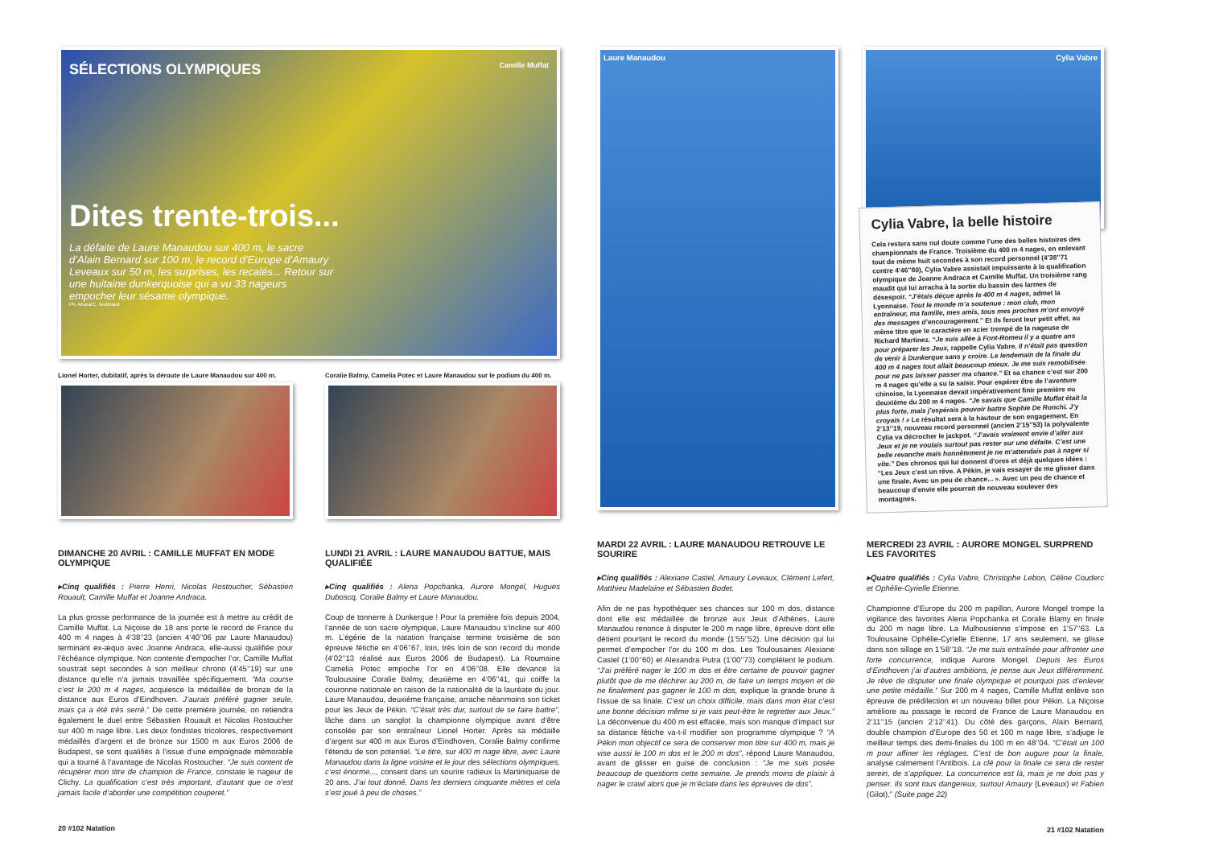SÉLECTIONS OLYMPIQUES Camille Muffat
Dites trente-trois...
La défaite de Laure Manaudou sur 400 m, le sacre d’Alain Bernard sur 100 m, le record d’Europe d’Amaury Leveaux sur 50 m, les surprises, les recalés... Retour sur une huitaine dunkerquoise qui a vu 33 nageurs empocher leur sésame olympique.
Ph. Abaca/C. Guibbaud
Lionel Horter, dubitatif, après la déroute de Laure Manaudou sur 400 m.
Coralie Balmy, Camelia Potec et Laure Manaudou sur le podium du 400 m.
DIMANCHE 20 AVRIL : CAMILLE MUFFAT EN MODE OLYMPIQUE
▸Cinq qualifiés : Pierre Henri, Nicolas Rostoucher, Sébastien Rouault, Camille Muffat et Joanne Andraca.
La plus grosse performance de la journée est à mettre au crédit de Camille Muffat. La Niçoise de 18 ans porte le record de France du 400 m 4 nages à 4’38’’23 (ancien 4’40’’06 par Laure Manaudou) terminant ex-æquo avec Joanne Andraca, elle-aussi qualifiée pour l’échéance olympique. Non contente d’empocher l’or, Camille Muffat soustrait sept secondes à son meilleur chrono (4’45’’19) sur une distance qu’elle n’a jamais travaillée spécifiquement. “Ma course c’est le 200 m 4 nages, acquiesce la médaillée de bronze de la distance aux Euros d’Eindhoven. J’aurais préféré gagner seule, mais ça a été très serré.” De cette première journée, on retiendra également le duel entre Sébastien Rouault et Nicolas Rostoucher sur 400 m nage libre. Les deux fondistes tricolores, respectivement médaillés d’argent et de bronze sur 1500 m aux Euros 2006 de Budapest, se sont qualifiés à l’issue d’une empoignade mémorable qui a tourné à l’avantage de Nicolas Rostoucher. “Je suis content de récupérer mon titre de champion de France, constate le nageur de Clichy. La qualification c’est très important, d’autant que ce n’est jamais facile d’aborder une compétition couperet.”
LUNDI 21 AVRIL : LAURE MANAUDOU BATTUE, MAIS QUALIFIÉE
▸Cinq qualifiés : Alena Popchanka, Aurore Mongel, Hugues Duboscq, Coralie Balmy et Laure Manaudou.
Coup de tonnerre à Dunkerque ! Pour la première fois depuis 2004, l’année de son sacre olympique, Laure Manaudou s’incline sur 400 m. L’égérie de la natation française termine troisième de son épreuve fétiche en 4’06’’67, loin, très loin de son record du monde (4’02’’13 réalisé aux Euros 2006 de Budapest). La Roumaine Camelia Potec empoche l’or en 4’06’’08. Elle devance la Toulousaine Coralie Balmy, deuxième en 4’06’’41, qui coiffe la couronne nationale en raison de la nationalité de la lauréate du jour. Laure Manaudou, deuxième française, arrache néanmoins son ticket pour les Jeux de Pékin. “C’était très dur, surtout de se faire battre”, lâche dans un sanglot la championne olympique avant d’être consolée par son entraîneur Lionel Horter. Après sa médaille d’argent sur 400 m aux Euros d’Eindhoven, Coralie Balmy confirme l’étendu de son potentiel. “Le titre, sur 400 m nage libre, avec Laure Manaudou dans la ligne voisine et le jour des sélections olympiques, c’est énorme..., consent dans un sourire radieux la Martiniquaise de 20 ans. J’ai tout donné. Dans les derniers cinquante mètres et cela s’est joué à peu de choses.”
20 #102 Natation
Laure Manaudou
Cylia Vabre
Cylia Vabre, la belle histoire
Cela restera sans nul doute comme l’une des belles histoires des championnats de France. Troisième du 400 m 4 nages, en enlevant tout de même huit secondes à son record personnel (4’38’’71 contre 4’46’’80), Cylia Vabre assistait impuissante à la qualification olympique de Joanne Andraca et Camille Muffat. Un troisième rang maudit qui lui arracha à la sortie du bassin des larmes de désespoir. “J’étais déçue après le 400 m 4 nages, admet la Lyonnaise. Tout le monde m’a soutenue : mon club, mon entraîneur, ma famille, mes amis, tous mes proches m’ont envoyé des messages d’encouragement.” Et ils feront leur petit effet, au même titre que le caractère en acier trempé de la nageuse de Richard Martinez. “Je suis allée à Font-Romeu il y a quatre ans pour préparer les Jeux, rappelle Cylia Vabre. Il n’était pas question de venir à Dunkerque sans y croire. Le lendemain de la finale du 400 m 4 nages tout allait beaucoup mieux. Je me suis remobilisée pour ne pas laisser passer ma chance.” Et sa chance c’est sur 200 m 4 nages qu’elle a su la saisir. Pour espérer être de l’aventure chinoise, la Lyonnaise devait impérativement finir première ou deuxième du 200 m 4 nages. “Je savais que Camille Muffat était la plus forte, mais j’espérais pouvoir battre Sophie De Ronchi. J’y croyais ! » Le résultat sera à la hauteur de son engagement. En 2’13’’19, nouveau record personnel (ancien 2’15’’53) la polyvalente Cylia va décrocher le jackpot. “J’avais vraiment envie d’aller aux Jeux et je ne voulais surtout pas rester sur une défaite. C’est une belle revanche mais honnêtement je ne m’attendais pas à nager si vite.” Des chronos qui lui donnent d’ores et déjà quelques idées : “Les Jeux c’est un rêve. A Pékin, je vais essayer de me glisser dans une finale. Avec un peu de chance... ». Avec un peu de chance et beaucoup d’envie elle pourrait de nouveau soulever des montagnes.
MARDI 22 AVRIL : LAURE MANAUDOU RETROUVE LE SOURIRE
▸Cinq qualifiés : Alexiane Castel, Amaury Leveaux, Clément Lefert, Matthieu Madelaine et Sébastien Bodet.
Afin de ne pas hypothéquer ses chances sur 100 m dos, distance dont elle est médaillée de bronze aux Jeux d’Athènes, Laure Manaudou renonce à disputer le 200 m nage libre, épreuve dont elle détient pourtant le record du monde (1’55’’52). Une décision qui lui permet d’empocher l’or du 100 m dos. Les Toulousaines Alexiane Castel (1’00’’60) et Alexandra Putra (1’00’’73) complètent le podium. “J’ai préféré nager le 100 m dos et être certaine de pouvoir gagner plutôt que de me déchirer au 200 m, de faire un temps moyen et de ne finalement pas gagner le 100 m dos, explique la grande brune à l’issue de sa finale. C’est un choix difficile, mais dans mon état c’est une bonne décision même si je vais peut-être le regretter aux Jeux.” La déconvenue du 400 m est effacée, mais son manque d’impact sur sa distance fétiche va-t-il modifier son programme olympique ? “A Pékin mon objectif ce sera de conserver mon titre sur 400 m, mais je vise aussi le 100 m dos et le 200 m dos”, répond Laure Manaudou, avant de glisser en guise de conclusion : “Je me suis posée beaucoup de questions cette semaine. Je prends moins de plaisir à nager le crawl alors que je m’éclate dans les épreuves de dos”.
MERCREDI 23 AVRIL : AURORE MONGEL SURPREND LES FAVORITES
▸Quatre qualifiés : Cylia Vabre, Christophe Lebon, Céline Couderc et Ophélie-Cyrielle Etienne.
Championne d’Europe du 200 m papillon, Aurore Mongel trompe la vigilance des favorites Alena Popchanka et Coralie Blamy en finale du 200 m nage libre. La Mulhousienne s’impose en 1’57’’63. La Toulousaine Ophélie-Cyrielle Etienne, 17 ans seulement, se glisse dans son sillage en 1’58’’18. “Je me suis entraînée pour affronter une forte concurrence, indique Aurore Mongel. Depuis les Euros d’Eindhoven j’ai d’autres ambitions, je pense aux Jeux différemment. Je rêve de disputer une finale olympique et pourquoi pas d’enlever une petite médaille.” Sur 200 m 4 nages, Camille Muffat enlève son épreuve de prédilection et un nouveau billet pour Pékin. La Niçoise améliore au passage le record de France de Laure Manaudou en 2’11’’15 (ancien 2’12’’41). Du côté des garçons, Alain Bernard, double champion d’Europe des 50 et 100 m nage libre, s’adjuge le meilleur temps des demi-finales du 100 m en 48’’04. “C’était un 100 m pour affiner les réglages. C’est de bon augure pour la finale, analyse calmement l’Antibois. La clé pour la finale ce sera de rester serein, de s’appliquer. La concurrence est là, mais je ne dois pas y penser. Ils sont tous dangereux, surtout Amaury (Leveaux) et Fabien (Gilot).” (Suite page 22)
21 #102 Natation